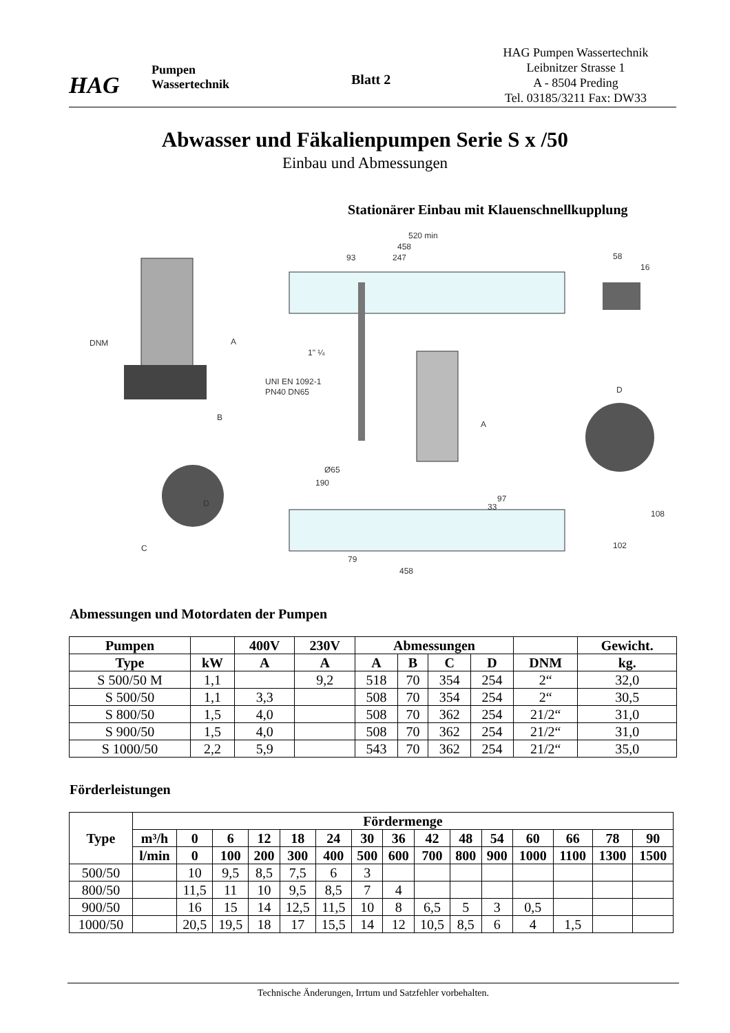HAG
Pumpen
Wassertechnik
Blatt 2
HAG Pumpen Wassertechnik
Leibnitzer Strasse 1
A - 8504 Preding
Tel. 03185/3211 Fax: DW33
Abwasser und Fäkalienpumpen Serie S x /50
Einbau und Abmessungen
Stationärer Einbau mit Klauenschnellkupplung
DNM
A
B
D
C
520 min
458
93
247
1" ¼
UNI EN 1092-1
PN40 DN65
Ø65
190
A
97
33
79
458
58
16
D
108
102
Abmessungen und Motordaten der Pumpen
| Pumpen | | 400V | 230V | Abmessungen | | | | | Gewicht. |
| --- | --- | --- | --- | --- | --- | --- | --- | --- | --- |
| Type | kW | A | A | A | B | C | D | DNM | kg. |
| S 500/50 M | 1,1 | | 9,2 | 518 | 70 | 354 | 254 | 2“ | 32,0 |
| S 500/50 | 1,1 | 3,3 | | 508 | 70 | 354 | 254 | 2“ | 30,5 |
| S 800/50 | 1,5 | 4,0 | | 508 | 70 | 362 | 254 | 21/2“ | 31,0 |
| S 900/50 | 1,5 | 4,0 | | 508 | 70 | 362 | 254 | 21/2“ | 31,0 |
| S 1000/50 | 2,2 | 5,9 | | 543 | 70 | 362 | 254 | 21/2“ | 35,0 |
Förderleistungen
| Type | Fördermenge | | | | | | | | | | | | | | |
| --- | --- | --- | --- | --- | --- | --- | --- | --- | --- | --- | --- | --- | --- | --- | --- |
| | m³/h | 0 | 6 | 12 | 18 | 24 | 30 | 36 | 42 | 48 | 54 | 60 | 66 | 78 | 90 |
| | l/min | 0 | 100 | 200 | 300 | 400 | 500 | 600 | 700 | 800 | 900 | 1000 | 1100 | 1300 | 1500 |
| 500/50 | | 10 | 9,5 | 8,5 | 7,5 | 6 | 3 | | | | | | | | |
| 800/50 | | 11,5 | 11 | 10 | 9,5 | 8,5 | 7 | 4 | | | | | | | |
| 900/50 | | 16 | 15 | 14 | 12,5 | 11,5 | 10 | 8 | 6,5 | 5 | 3 | 0,5 | | | |
| 1000/50 | | 20,5 | 19,5 | 18 | 17 | 15,5 | 14 | 12 | 10,5 | 8,5 | 6 | 4 | 1,5 | | |
Technische Änderungen, Irrtum und Satzfehler vorbehalten.